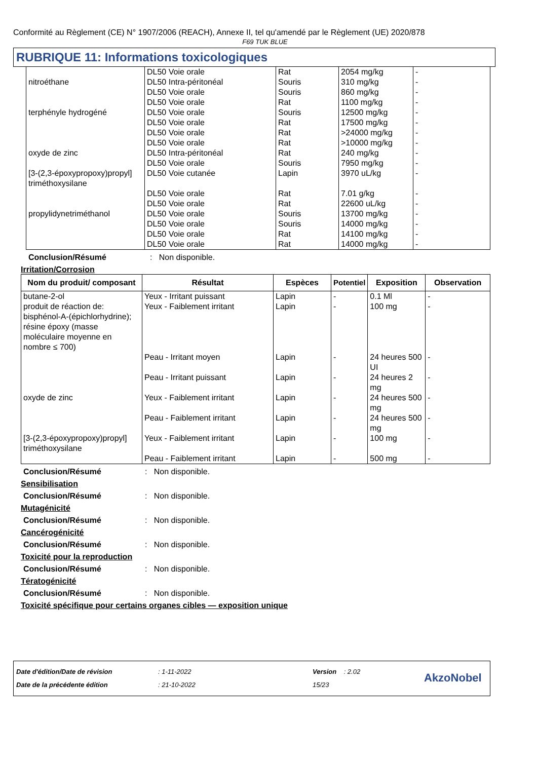Conformité au Règlement (CE) N° 1907/2006 (REACH), Annexe II, tel qu'amendé par le Règlement (UE) 2020/878
F69 TUK BLUE
RUBRIQUE 11: Informations toxicologiques
| nitroéthane terphényle hydrogéné oxyde de zinc [3-(2,3-époxypropoxy)propyl] triméthoxysilane propylidynetriméthanol | DL50 Voie orale DL50 Intra-péritonéal DL50 Voie orale DL50 Voie orale DL50 Voie orale DL50 Voie orale DL50 Voie orale DL50 Voie orale DL50 Intra-péritonéal DL50 Voie orale DL50 Voie cutanée DL50 Voie orale DL50 Voie orale DL50 Voie orale DL50 Voie orale DL50 Voie orale DL50 Voie orale | Rat Souris Souris Rat Souris Rat Rat Rat Rat Souris Lapin Rat Rat Souris Souris Rat Rat | 2054 mg/kg 310 mg/kg 860 mg/kg 1100 mg/kg 12500 mg/kg 17500 mg/kg >24000 mg/kg >10000 mg/kg 240 mg/kg 7950 mg/kg 3970 uL/kg 7.01 g/kg 22600 uL/kg 13700 mg/kg 14000 mg/kg 14100 mg/kg 14000 mg/kg | - - - - - - - - - - - - - - - - - |
Conclusion/Résumé: Non disponible.
Irritation/Corrosion
| Nom du produit/ composant | Résultat | Espèces | Potentiel | Exposition | Observation |
| --- | --- | --- | --- | --- | --- |
| butane-2-ol | Yeux - Irritant puissant | Lapin | - | 0.1 Ml | - |
| produit de réaction de: bisphénol-A-(épichlorhydrine); résine époxy (masse moléculaire moyenne en nombre ≤ 700) | Yeux - Faiblement irritant | Lapin | - | 100 mg | - |
| | Peau - Irritant moyen | Lapin | - | 24 heures 500 UI | - |
| | Peau - Irritant puissant | Lapin | - | 24 heures 2 mg | - |
| oxyde de zinc | Yeux - Faiblement irritant | Lapin | - | 24 heures 500 mg | - |
| | Peau - Faiblement irritant | Lapin | - | 24 heures 500 mg | - |
| [3-(2,3-époxypropoxy)propyl] triméthoxysilane | Yeux - Faiblement irritant | Lapin | - | 100 mg | - |
| | Peau - Faiblement irritant | Lapin | - | 500 mg | - |
Conclusion/Résumé: Non disponible.
Sensibilisation
Conclusion/Résumé: Non disponible.
Mutagénicité
Conclusion/Résumé: Non disponible.
Cancérogénicité
Conclusion/Résumé: Non disponible.
Toxicité pour la reproduction
Conclusion/Résumé: Non disponible.
Tératogénicité
Conclusion/Résumé: Non disponible.
Toxicité spécifique pour certains organes cibles — exposition unique
Date d'édition/Date de révision
Date de la précédente édition
: 1-11-2022
: 21-10-2022
Version : 2.02
15/23
AkzoNobel